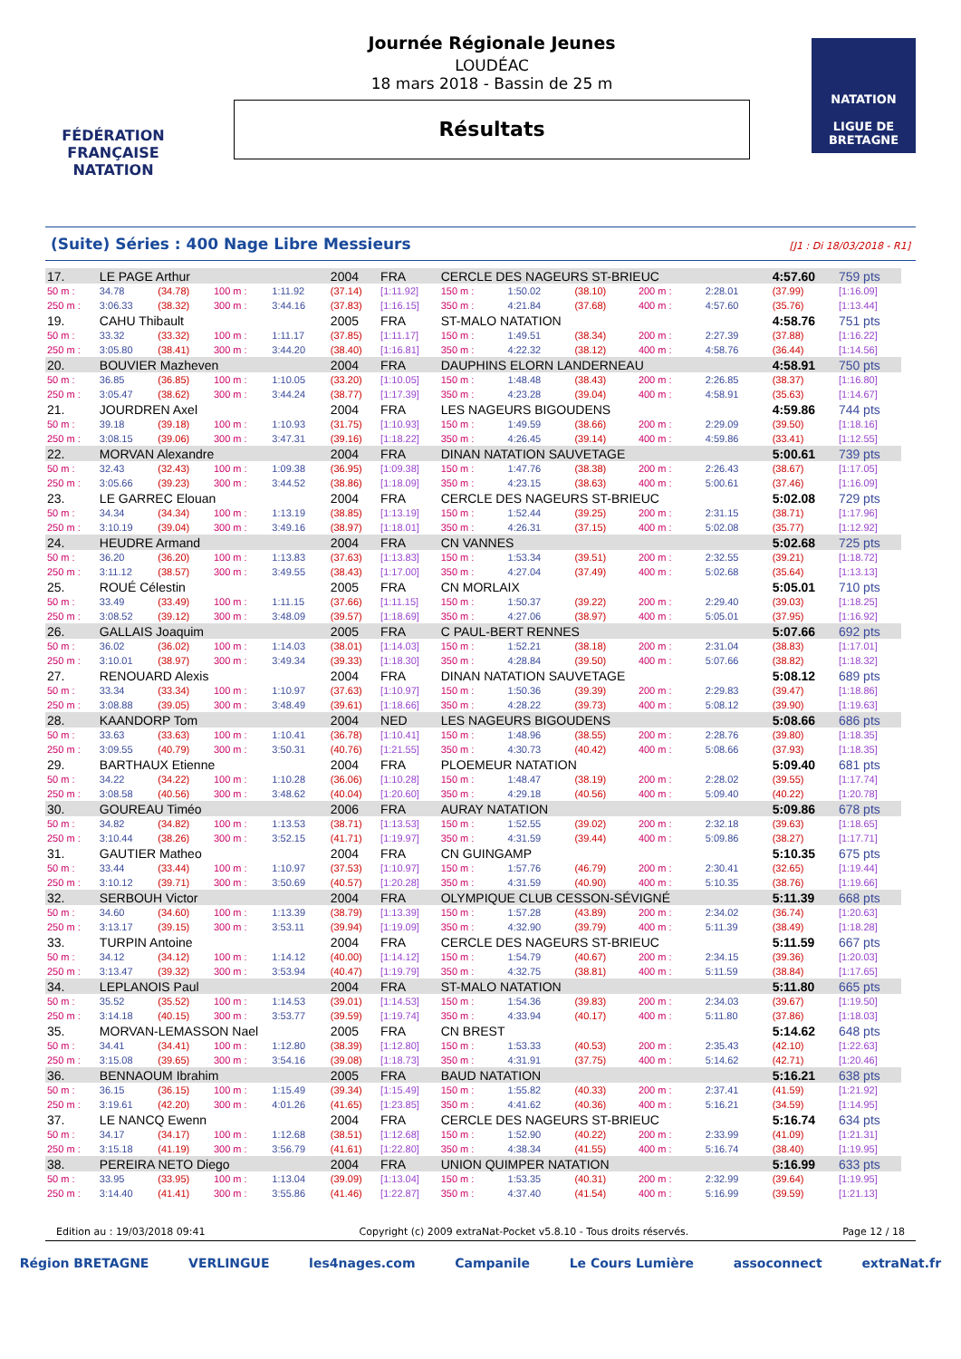FÉDÉRATION FRANÇAISE
NATATION
Journée Régionale Jeunes
LOUDÉAC
18 mars 2018 - Bassin de 25 m
Résultats
NATATION
LIGUE DE BRETAGNE
(Suite) Séries : 400 Nage Libre Messieurs [J1 : Di 18/03/2018 - R1]
| 17. | LE PAGE Arthur | | | | 2004 | FRA | CERCLE DES NAGEURS ST-BRIEUC | | | | | 4:57.60 | 759 pts |
| 50 m : | 34.78 | (34.78) | 100 m : | 1:11.92 | (37.14) | [1:11.92] | 150 m : | 1:50.02 | (38.10) | 200 m : | 2:28.01 | (37.99) | [1:16.09] |
| 250 m : | 3:06.33 | (38.32) | 300 m : | 3:44.16 | (37.83) | [1:16.15] | 350 m : | 4:21.84 | (37.68) | 400 m : | 4:57.60 | (35.76) | [1:13.44] |
| 19. | CAHU Thibault | | | | 2005 | FRA | ST-MALO NATATION | | | | | 4:58.76 | 751 pts |
| 50 m : | 33.32 | (33.32) | 100 m : | 1:11.17 | (37.85) | [1:11.17] | 150 m : | 1:49.51 | (38.34) | 200 m : | 2:27.39 | (37.88) | [1:16.22] |
| 250 m : | 3:05.80 | (38.41) | 300 m : | 3:44.20 | (38.40) | [1:16.81] | 350 m : | 4:22.32 | (38.12) | 400 m : | 4:58.76 | (36.44) | [1:14.56] |
| 20. | BOUVIER Mazheven | | | | 2004 | FRA | DAUPHINS ELORN LANDERNEAU | | | | | 4:58.91 | 750 pts |
| 50 m : | 36.85 | (36.85) | 100 m : | 1:10.05 | (33.20) | [1:10.05] | 150 m : | 1:48.48 | (38.43) | 200 m : | 2:26.85 | (38.37) | [1:16.80] |
| 250 m : | 3:05.47 | (38.62) | 300 m : | 3:44.24 | (38.77) | [1:17.39] | 350 m : | 4:23.28 | (39.04) | 400 m : | 4:58.91 | (35.63) | [1:14.67] |
| 21. | JOURDREN Axel | | | | 2004 | FRA | LES NAGEURS BIGOUDENS | | | | | 4:59.86 | 744 pts |
| 50 m : | 39.18 | (39.18) | 100 m : | 1:10.93 | (31.75) | [1:10.93] | 150 m : | 1:49.59 | (38.66) | 200 m : | 2:29.09 | (39.50) | [1:18.16] |
| 250 m : | 3:08.15 | (39.06) | 300 m : | 3:47.31 | (39.16) | [1:18.22] | 350 m : | 4:26.45 | (39.14) | 400 m : | 4:59.86 | (33.41) | [1:12.55] |
| 22. | MORVAN Alexandre | | | | 2004 | FRA | DINAN NATATION SAUVETAGE | | | | | 5:00.61 | 739 pts |
| 50 m : | 32.43 | (32.43) | 100 m : | 1:09.38 | (36.95) | [1:09.38] | 150 m : | 1:47.76 | (38.38) | 200 m : | 2:26.43 | (38.67) | [1:17.05] |
| 250 m : | 3:05.66 | (39.23) | 300 m : | 3:44.52 | (38.86) | [1:18.09] | 350 m : | 4:23.15 | (38.63) | 400 m : | 5:00.61 | (37.46) | [1:16.09] |
| 23. | LE GARREC Elouan | | | | 2004 | FRA | CERCLE DES NAGEURS ST-BRIEUC | | | | | 5:02.08 | 729 pts |
| 50 m : | 34.34 | (34.34) | 100 m : | 1:13.19 | (38.85) | [1:13.19] | 150 m : | 1:52.44 | (39.25) | 200 m : | 2:31.15 | (38.71) | [1:17.96] |
| 250 m : | 3:10.19 | (39.04) | 300 m : | 3:49.16 | (38.97) | [1:18.01] | 350 m : | 4:26.31 | (37.15) | 400 m : | 5:02.08 | (35.77) | [1:12.92] |
| 24. | HEUDRE Armand | | | | 2004 | FRA | CN VANNES | | | | | 5:02.68 | 725 pts |
| 50 m : | 36.20 | (36.20) | 100 m : | 1:13.83 | (37.63) | [1:13.83] | 150 m : | 1:53.34 | (39.51) | 200 m : | 2:32.55 | (39.21) | [1:18.72] |
| 250 m : | 3:11.12 | (38.57) | 300 m : | 3:49.55 | (38.43) | [1:17.00] | 350 m : | 4:27.04 | (37.49) | 400 m : | 5:02.68 | (35.64) | [1:13.13] |
| 25. | ROUÉ Célestin | | | | 2005 | FRA | CN MORLAIX | | | | | 5:05.01 | 710 pts |
| 50 m : | 33.49 | (33.49) | 100 m : | 1:11.15 | (37.66) | [1:11.15] | 150 m : | 1:50.37 | (39.22) | 200 m : | 2:29.40 | (39.03) | [1:18.25] |
| 250 m : | 3:08.52 | (39.12) | 300 m : | 3:48.09 | (39.57) | [1:18.69] | 350 m : | 4:27.06 | (38.97) | 400 m : | 5:05.01 | (37.95) | [1:16.92] |
| 26. | GALLAIS Joaquim | | | | 2005 | FRA | C PAUL-BERT RENNES | | | | | 5:07.66 | 692 pts |
| 50 m : | 36.02 | (36.02) | 100 m : | 1:14.03 | (38.01) | [1:14.03] | 150 m : | 1:52.21 | (38.18) | 200 m : | 2:31.04 | (38.83) | [1:17.01] |
| 250 m : | 3:10.01 | (38.97) | 300 m : | 3:49.34 | (39.33) | [1:18.30] | 350 m : | 4:28.84 | (39.50) | 400 m : | 5:07.66 | (38.82) | [1:18.32] |
| 27. | RENOUARD Alexis | | | | 2004 | FRA | DINAN NATATION SAUVETAGE | | | | | 5:08.12 | 689 pts |
| 50 m : | 33.34 | (33.34) | 100 m : | 1:10.97 | (37.63) | [1:10.97] | 150 m : | 1:50.36 | (39.39) | 200 m : | 2:29.83 | (39.47) | [1:18.86] |
| 250 m : | 3:08.88 | (39.05) | 300 m : | 3:48.49 | (39.61) | [1:18.66] | 350 m : | 4:28.22 | (39.73) | 400 m : | 5:08.12 | (39.90) | [1:19.63] |
| 28. | KAANDORP Tom | | | | 2004 | NED | LES NAGEURS BIGOUDENS | | | | | 5:08.66 | 686 pts |
| 50 m : | 33.63 | (33.63) | 100 m : | 1:10.41 | (36.78) | [1:10.41] | 150 m : | 1:48.96 | (38.55) | 200 m : | 2:28.76 | (39.80) | [1:18.35] |
| 250 m : | 3:09.55 | (40.79) | 300 m : | 3:50.31 | (40.76) | [1:21.55] | 350 m : | 4:30.73 | (40.42) | 400 m : | 5:08.66 | (37.93) | [1:18.35] |
| 29. | BARTHAUX Etienne | | | | 2004 | FRA | PLOEMEUR NATATION | | | | | 5:09.40 | 681 pts |
| 50 m : | 34.22 | (34.22) | 100 m : | 1:10.28 | (36.06) | [1:10.28] | 150 m : | 1:48.47 | (38.19) | 200 m : | 2:28.02 | (39.55) | [1:17.74] |
| 250 m : | 3:08.58 | (40.56) | 300 m : | 3:48.62 | (40.04) | [1:20.60] | 350 m : | 4:29.18 | (40.56) | 400 m : | 5:09.40 | (40.22) | [1:20.78] |
| 30. | GOUREAU Timéo | | | | 2006 | FRA | AURAY NATATION | | | | | 5:09.86 | 678 pts |
| 50 m : | 34.82 | (34.82) | 100 m : | 1:13.53 | (38.71) | [1:13.53] | 150 m : | 1:52.55 | (39.02) | 200 m : | 2:32.18 | (39.63) | [1:18.65] |
| 250 m : | 3:10.44 | (38.26) | 300 m : | 3:52.15 | (41.71) | [1:19.97] | 350 m : | 4:31.59 | (39.44) | 400 m : | 5:09.86 | (38.27) | [1:17.71] |
| 31. | GAUTIER Matheo | | | | 2004 | FRA | CN GUINGAMP | | | | | 5:10.35 | 675 pts |
| 50 m : | 33.44 | (33.44) | 100 m : | 1:10.97 | (37.53) | [1:10.97] | 150 m : | 1:57.76 | (46.79) | 200 m : | 2:30.41 | (32.65) | [1:19.44] |
| 250 m : | 3:10.12 | (39.71) | 300 m : | 3:50.69 | (40.57) | [1:20.28] | 350 m : | 4:31.59 | (40.90) | 400 m : | 5:10.35 | (38.76) | [1:19.66] |
| 32. | SERBOUH Victor | | | | 2004 | FRA | OLYMPIQUE CLUB CESSON-SÉVIGNÉ | | | | | 5:11.39 | 668 pts |
| 50 m : | 34.60 | (34.60) | 100 m : | 1:13.39 | (38.79) | [1:13.39] | 150 m : | 1:57.28 | (43.89) | 200 m : | 2:34.02 | (36.74) | [1:20.63] |
| 250 m : | 3:13.17 | (39.15) | 300 m : | 3:53.11 | (39.94) | [1:19.09] | 350 m : | 4:32.90 | (39.79) | 400 m : | 5:11.39 | (38.49) | [1:18.28] |
| 33. | TURPIN Antoine | | | | 2004 | FRA | CERCLE DES NAGEURS ST-BRIEUC | | | | | 5:11.59 | 667 pts |
| 50 m : | 34.12 | (34.12) | 100 m : | 1:14.12 | (40.00) | [1:14.12] | 150 m : | 1:54.79 | (40.67) | 200 m : | 2:34.15 | (39.36) | [1:20.03] |
| 250 m : | 3:13.47 | (39.32) | 300 m : | 3:53.94 | (40.47) | [1:19.79] | 350 m : | 4:32.75 | (38.81) | 400 m : | 5:11.59 | (38.84) | [1:17.65] |
| 34. | LEPLANOIS Paul | | | | 2004 | FRA | ST-MALO NATATION | | | | | 5:11.80 | 665 pts |
| 50 m : | 35.52 | (35.52) | 100 m : | 1:14.53 | (39.01) | [1:14.53] | 150 m : | 1:54.36 | (39.83) | 200 m : | 2:34.03 | (39.67) | [1:19.50] |
| 250 m : | 3:14.18 | (40.15) | 300 m : | 3:53.77 | (39.59) | [1:19.74] | 350 m : | 4:33.94 | (40.17) | 400 m : | 5:11.80 | (37.86) | [1:18.03] |
| 35. | MORVAN-LEMASSON Nael | | | | 2005 | FRA | CN BREST | | | | | 5:14.62 | 648 pts |
| 50 m : | 34.41 | (34.41) | 100 m : | 1:12.80 | (38.39) | [1:12.80] | 150 m : | 1:53.33 | (40.53) | 200 m : | 2:35.43 | (42.10) | [1:22.63] |
| 250 m : | 3:15.08 | (39.65) | 300 m : | 3:54.16 | (39.08) | [1:18.73] | 350 m : | 4:31.91 | (37.75) | 400 m : | 5:14.62 | (42.71) | [1:20.46] |
| 36. | BENNAOUM Ibrahim | | | | 2005 | FRA | BAUD NATATION | | | | | 5:16.21 | 638 pts |
| 50 m : | 36.15 | (36.15) | 100 m : | 1:15.49 | (39.34) | [1:15.49] | 150 m : | 1:55.82 | (40.33) | 200 m : | 2:37.41 | (41.59) | [1:21.92] |
| 250 m : | 3:19.61 | (42.20) | 300 m : | 4:01.26 | (41.65) | [1:23.85] | 350 m : | 4:41.62 | (40.36) | 400 m : | 5:16.21 | (34.59) | [1:14.95] |
| 37. | LE NANCQ Ewenn | | | | 2004 | FRA | CERCLE DES NAGEURS ST-BRIEUC | | | | | 5:16.74 | 634 pts |
| 50 m : | 34.17 | (34.17) | 100 m : | 1:12.68 | (38.51) | [1:12.68] | 150 m : | 1:52.90 | (40.22) | 200 m : | 2:33.99 | (41.09) | [1:21.31] |
| 250 m : | 3:15.18 | (41.19) | 300 m : | 3:56.79 | (41.61) | [1:22.80] | 350 m : | 4:38.34 | (41.55) | 400 m : | 5:16.74 | (38.40) | [1:19.95] |
| 38. | PEREIRA NETO Diego | | | | 2004 | FRA | UNION QUIMPER NATATION | | | | | 5:16.99 | 633 pts |
| 50 m : | 33.95 | (33.95) | 100 m : | 1:13.04 | (39.09) | [1:13.04] | 150 m : | 1:53.35 | (40.31) | 200 m : | 2:32.99 | (39.64) | [1:19.95] |
| 250 m : | 3:14.40 | (41.41) | 300 m : | 3:55.86 | (41.46) | [1:22.87] | 350 m : | 4:37.40 | (41.54) | 400 m : | 5:16.99 | (39.59) | [1:21.13] |
Edition au : 19/03/2018 09:41 Copyright (c) 2009 extraNat-Pocket v5.8.10 - Tous droits réservés. Page 12 / 18
Région BRETAGNE VERLINGUE les4nages.com Campanile Le Cours Lumière assoconnect extraNat.fr